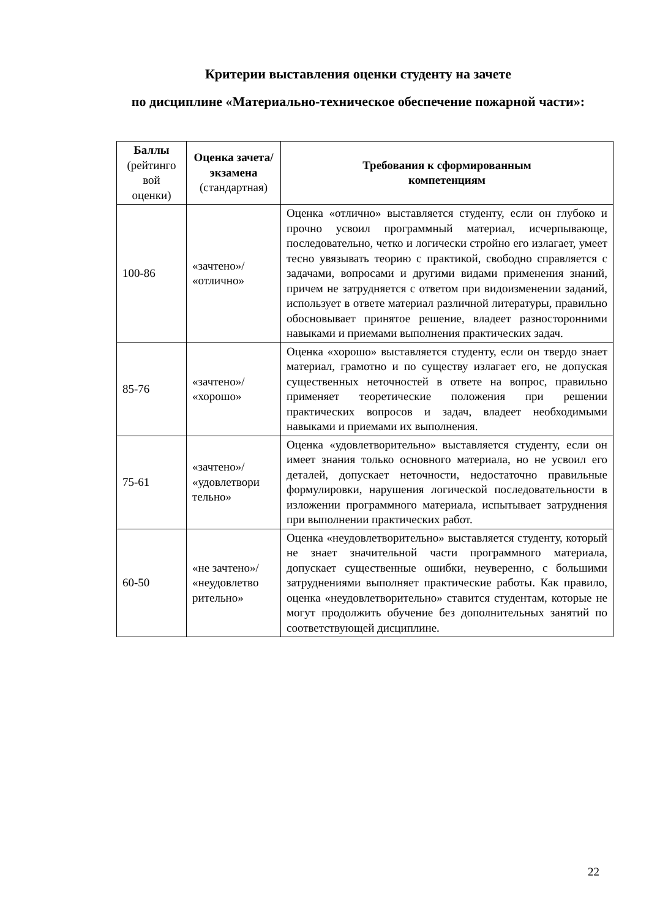Критерии выставления оценки студенту на зачете
по дисциплине «Материально-техническое обеспечение пожарной части»:
| Баллы (рейтинго вой оценки) | Оценка зачета/ экзамена (стандартная) | Требования к сформированным компетенциям |
| --- | --- | --- |
| 100-86 | «зачтено»/ «отлично» | Оценка «отлично» выставляется студенту, если он глубоко и прочно усвоил программный материал, исчерпывающе, последовательно, четко и логически стройно его излагает, умеет тесно увязывать теорию с практикой, свободно справляется с задачами, вопросами и другими видами применения знаний, причем не затрудняется с ответом при видоизменении заданий, использует в ответе материал различной литературы, правильно обосновывает принятое решение, владеет разносторонними навыками и приемами выполнения практических задач. |
| 85-76 | «зачтено»/ «хорошо» | Оценка «хорошо» выставляется студенту, если он твердо знает материал, грамотно и по существу излагает его, не допуская существенных неточностей в ответе на вопрос, правильно применяет теоретические положения при решении практических вопросов и задач, владеет необходимыми навыками и приемами их выполнения. |
| 75-61 | «зачтено»/ «удовлетвори тельно» | Оценка «удовлетворительно» выставляется студенту, если он имеет знания только основного материала, но не усвоил его деталей, допускает неточности, недостаточно правильные формулировки, нарушения логической последовательности в изложении программного материала, испытывает затруднения при выполнении практических работ. |
| 60-50 | «не зачтено»/ «неудовлетво рительно» | Оценка «неудовлетворительно» выставляется студенту, который не знает значительной части программного материала, допускает существенные ошибки, неуверенно, с большими затруднениями выполняет практические работы. Как правило, оценка «неудовлетворительно» ставится студентам, которые не могут продолжить обучение без дополнительных занятий по соответствующей дисциплине. |
22